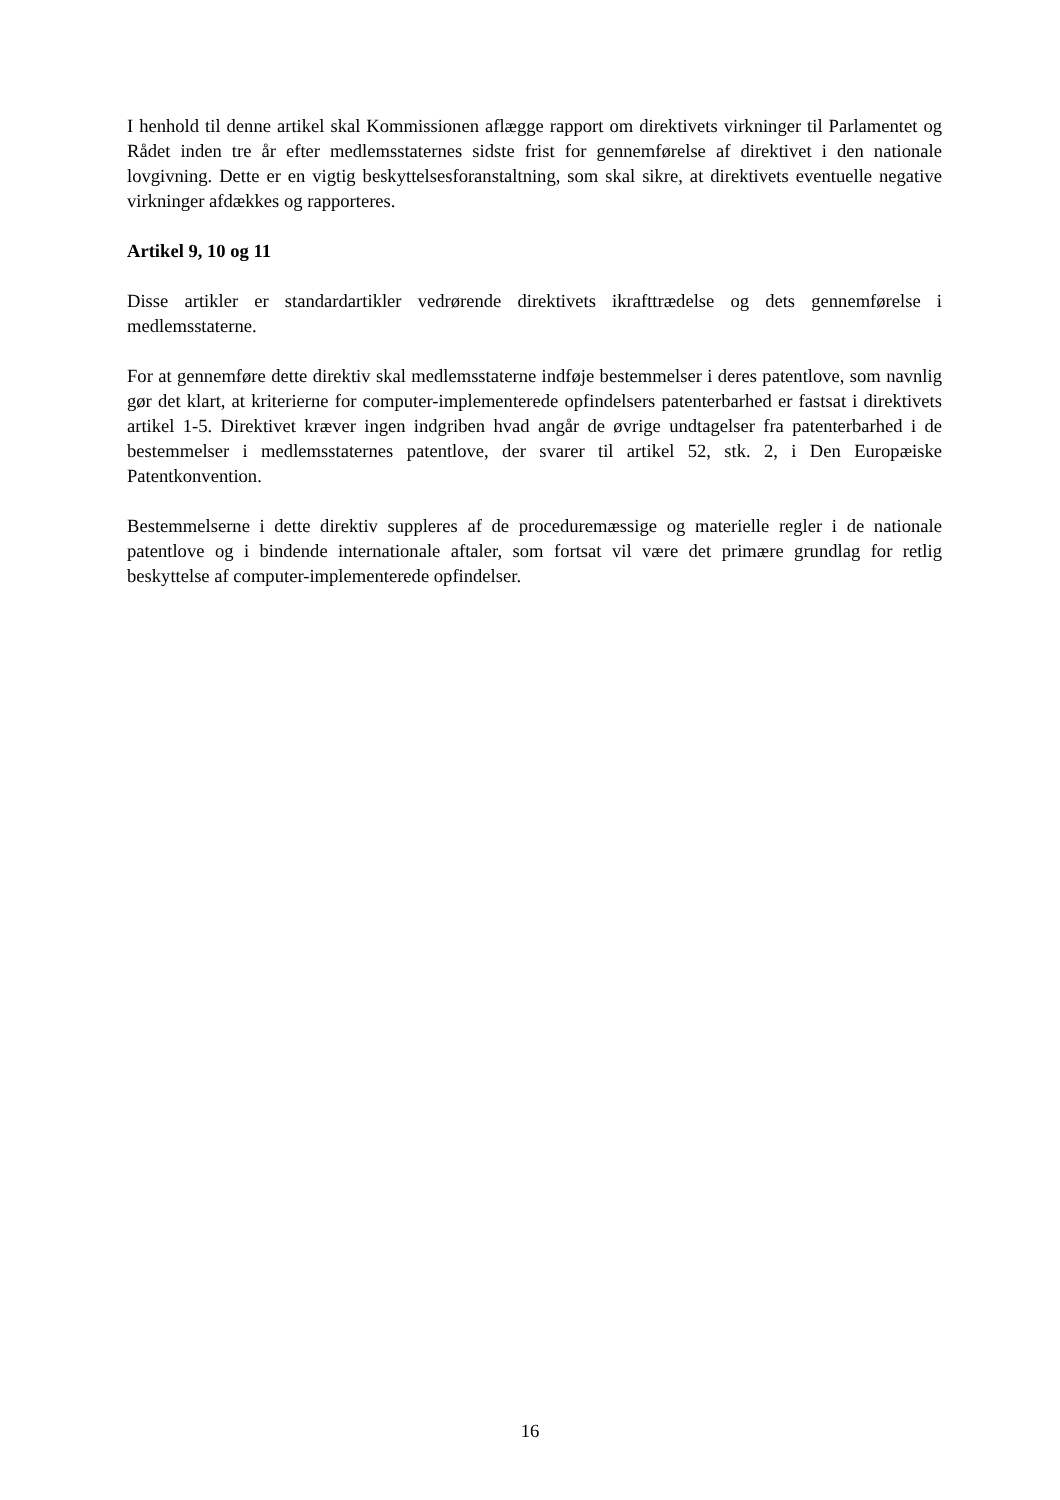I henhold til denne artikel skal Kommissionen aflægge rapport om direktivets virkninger til Parlamentet og Rådet inden tre år efter medlemsstaternes sidste frist for gennemførelse af direktivet i den nationale lovgivning. Dette er en vigtig beskyttelsesforanstaltning, som skal sikre, at direktivets eventuelle negative virkninger afdækkes og rapporteres.
Artikel 9, 10 og 11
Disse artikler er standardartikler vedrørende direktivets ikrafttrædelse og dets gennemførelse i medlemsstaterne.
For at gennemføre dette direktiv skal medlemsstaterne indføje bestemmelser i deres patentlove, som navnlig gør det klart, at kriterierne for computer-implementerede opfindelsers patenterbarhed er fastsat i direktivets artikel 1-5. Direktivet kræver ingen indgriben hvad angår de øvrige undtagelser fra patenterbarhed i de bestemmelser i medlemsstaternes patentlove, der svarer til artikel 52, stk. 2, i Den Europæiske Patentkonvention.
Bestemmelserne i dette direktiv suppleres af de proceduremæssige og materielle regler i de nationale patentlove og i bindende internationale aftaler, som fortsat vil være det primære grundlag for retlig beskyttelse af computer-implementerede opfindelser.
16